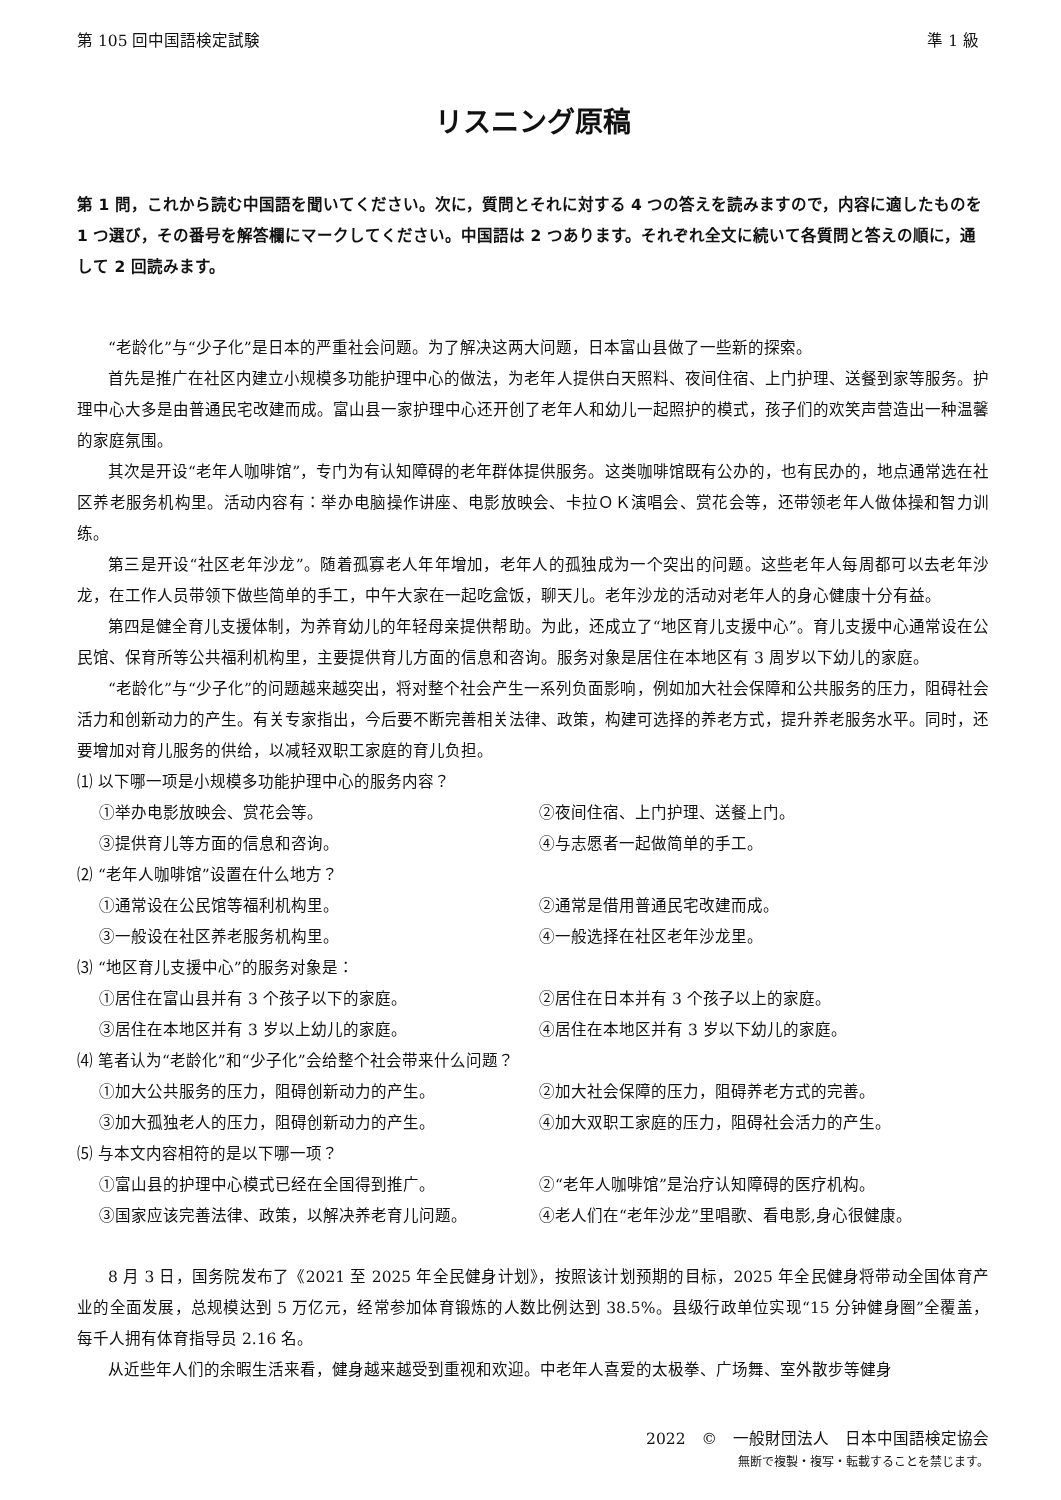第 105 回中国語検定試験 準 1 級
リスニング原稿
第 1 問，これから読む中国語を聞いてください。次に，質問とそれに対する 4 つの答えを読みますので，内容に適したものを 1 つ選び，その番号を解答欄にマークしてください。中国語は 2 つあります。それぞれ全文に続いて各質問と答えの順に，通して 2 回読みます。
“老龄化”与“少子化”是日本的严重社会问题。为了解决这两大问题，日本富山县做了一些新的探索。
首先是推广在社区内建立小规模多功能护理中心的做法，为老年人提供白天照料、夜间住宿、上门护理、送餐到家等服务。护理中心大多是由普通民宅改建而成。富山县一家护理中心还开创了老年人和幼儿一起照护的模式，孩子们的欢笑声营造出一种温馨的家庭氛围。
其次是开设“老年人咖啡馆”，专门为有认知障碍的老年群体提供服务。这类咖啡馆既有公办的，也有民办的，地点通常选在社区养老服务机构里。活动内容有：举办电脑操作讲座、电影放映会、卡拉ＯＫ演唱会、赏花会等，还带领老年人做体操和智力训练。
第三是开设“社区老年沙龙”。随着孤寡老人年年增加，老年人的孤独成为一个突出的问题。这些老年人每周都可以去老年沙龙，在工作人员带领下做些简单的手工，中午大家在一起吃盒饭，聊天儿。老年沙龙的活动对老年人的身心健康十分有益。
第四是健全育儿支援体制，为养育幼儿的年轻母亲提供帮助。为此，还成立了“地区育儿支援中心”。育儿支援中心通常设在公民馆、保育所等公共福利机构里，主要提供育儿方面的信息和咨询。服务对象是居住在本地区有 3 周岁以下幼儿的家庭。
“老龄化”与“少子化”的问题越来越突出，将对整个社会产生一系列负面影响，例如加大社会保障和公共服务的压力，阻碍社会活力和创新动力的产生。有关专家指出，今后要不断完善相关法律、政策，构建可选择的养老方式，提升养老服务水平。同时，还要增加对育儿服务的供给，以减轻双职工家庭的育儿负担。
⑴ 以下哪一项是小规模多功能护理中心的服务内容？
①举办电影放映会、赏花会等。 ②夜间住宿、上门护理、送餐上门。 ③提供育儿等方面的信息和咨询。 ④与志愿者一起做简单的手工。
⑵ “老年人咖啡馆”设置在什么地方？
①通常设在公民馆等福利机构里。 ②通常是借用普通民宅改建而成。 ③一般设在社区养老服务机构里。 ④一般选择在社区老年沙龙里。
⑶ “地区育儿支援中心”的服务对象是：
①居住在富山县并有 3 个孩子以下的家庭。 ②居住在日本并有 3 个孩子以上的家庭。 ③居住在本地区并有 3 岁以上幼儿的家庭。 ④居住在本地区并有 3 岁以下幼儿的家庭。
⑷ 笔者认为“老龄化”和“少子化”会给整个社会带来什么问题？
①加大公共服务的压力，阻碍创新动力的产生。 ②加大社会保障的压力，阻碍养老方式的完善。 ③加大孤独老人的压力，阻碍创新动力的产生。 ④加大双职工家庭的压力，阻碍社会活力的产生。
⑸ 与本文内容相符的是以下哪一项？
①富山县的护理中心模式已经在全国得到推广。 ②“老年人咖啡馆”是治疗认知障碍的医疗机构。 ③国家应该完善法律、政策，以解决养老育儿问题。 ④老人们在“老年沙龙”里唱歌、看电影,身心很健康。
8 月 3 日，国务院发布了《2021 至 2025 年全民健身计划》，按照该计划预期的目标，2025 年全民健身将带动全国体育产业的全面发展，总规模达到 5 万亿元，经常参加体育锻炼的人数比例达到 38.5%。县级行政单位实现“15 分钟健身圈”全覆盖，每千人拥有体育指导员 2.16 名。
从近些年人们的余暇生活来看，健身越来越受到重视和欢迎。中老年人喜爱的太极拳、广场舞、室外散步等健身
2022　©　一般財団法人　日本中国語検定協会
無断で複製・複写・転載することを禁じます。